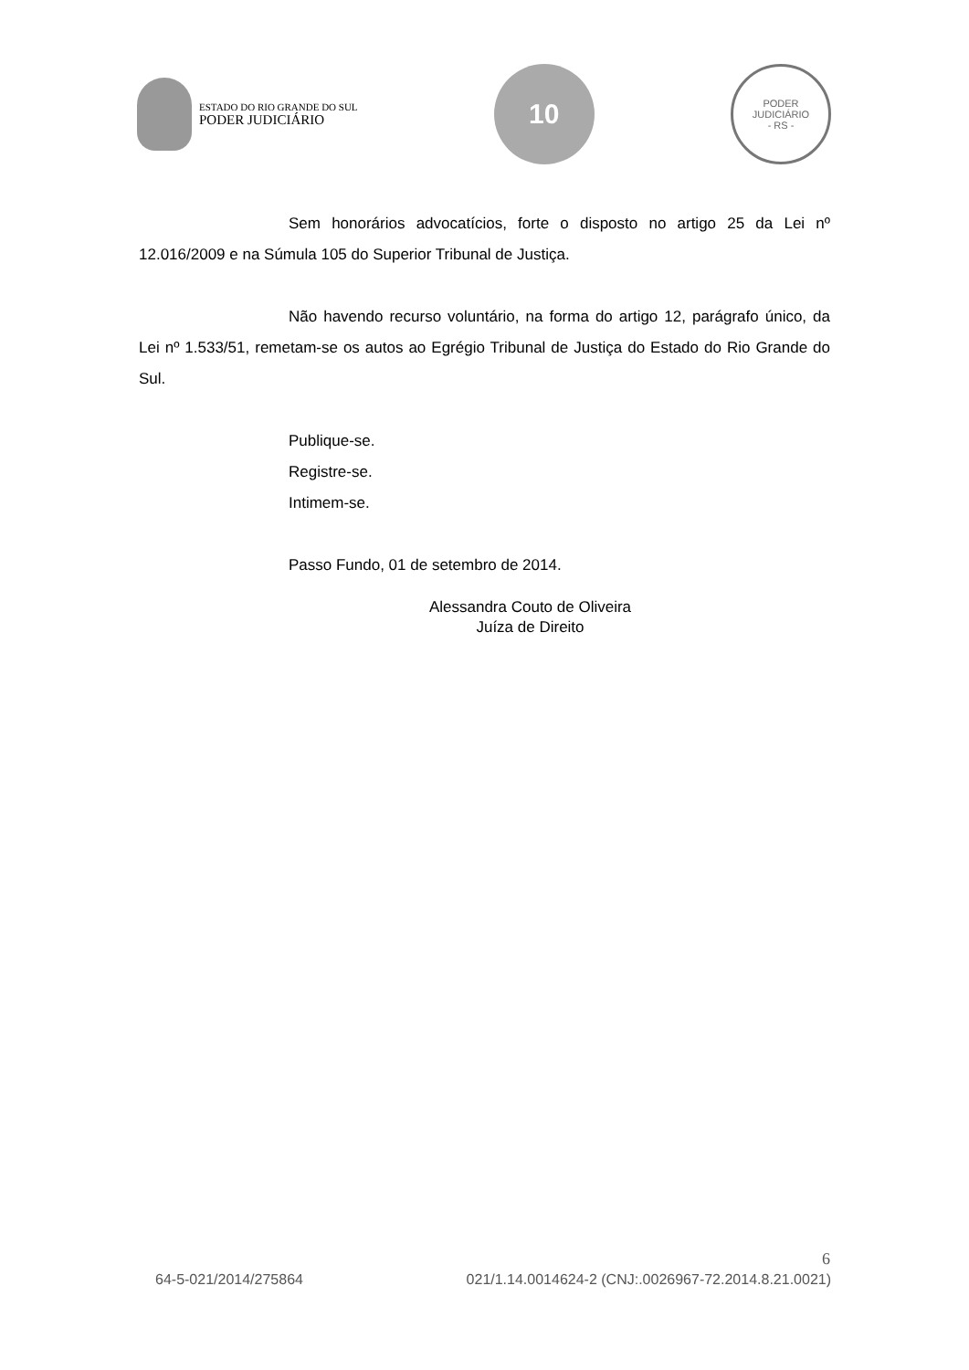ESTADO DO RIO GRANDE DO SUL
PODER JUDICIÁRIO
10
PODER JUDICIÁRIO
- RS -
Sem honorários advocatícios, forte o disposto no artigo 25 da Lei nº 12.016/2009 e na Súmula 105 do Superior Tribunal de Justiça.
Não havendo recurso voluntário, na forma do artigo 12, parágrafo único, da Lei nº 1.533/51, remetam-se os autos ao Egrégio Tribunal de Justiça do Estado do Rio Grande do Sul.
Publique-se.
Registre-se.
Intimem-se.
Passo Fundo, 01 de setembro de 2014.
Alessandra Couto de Oliveira
Juíza de Direito
6
64-5-021/2014/275864 021/1.14.0014624-2 (CNJ:.0026967-72.2014.8.21.0021)